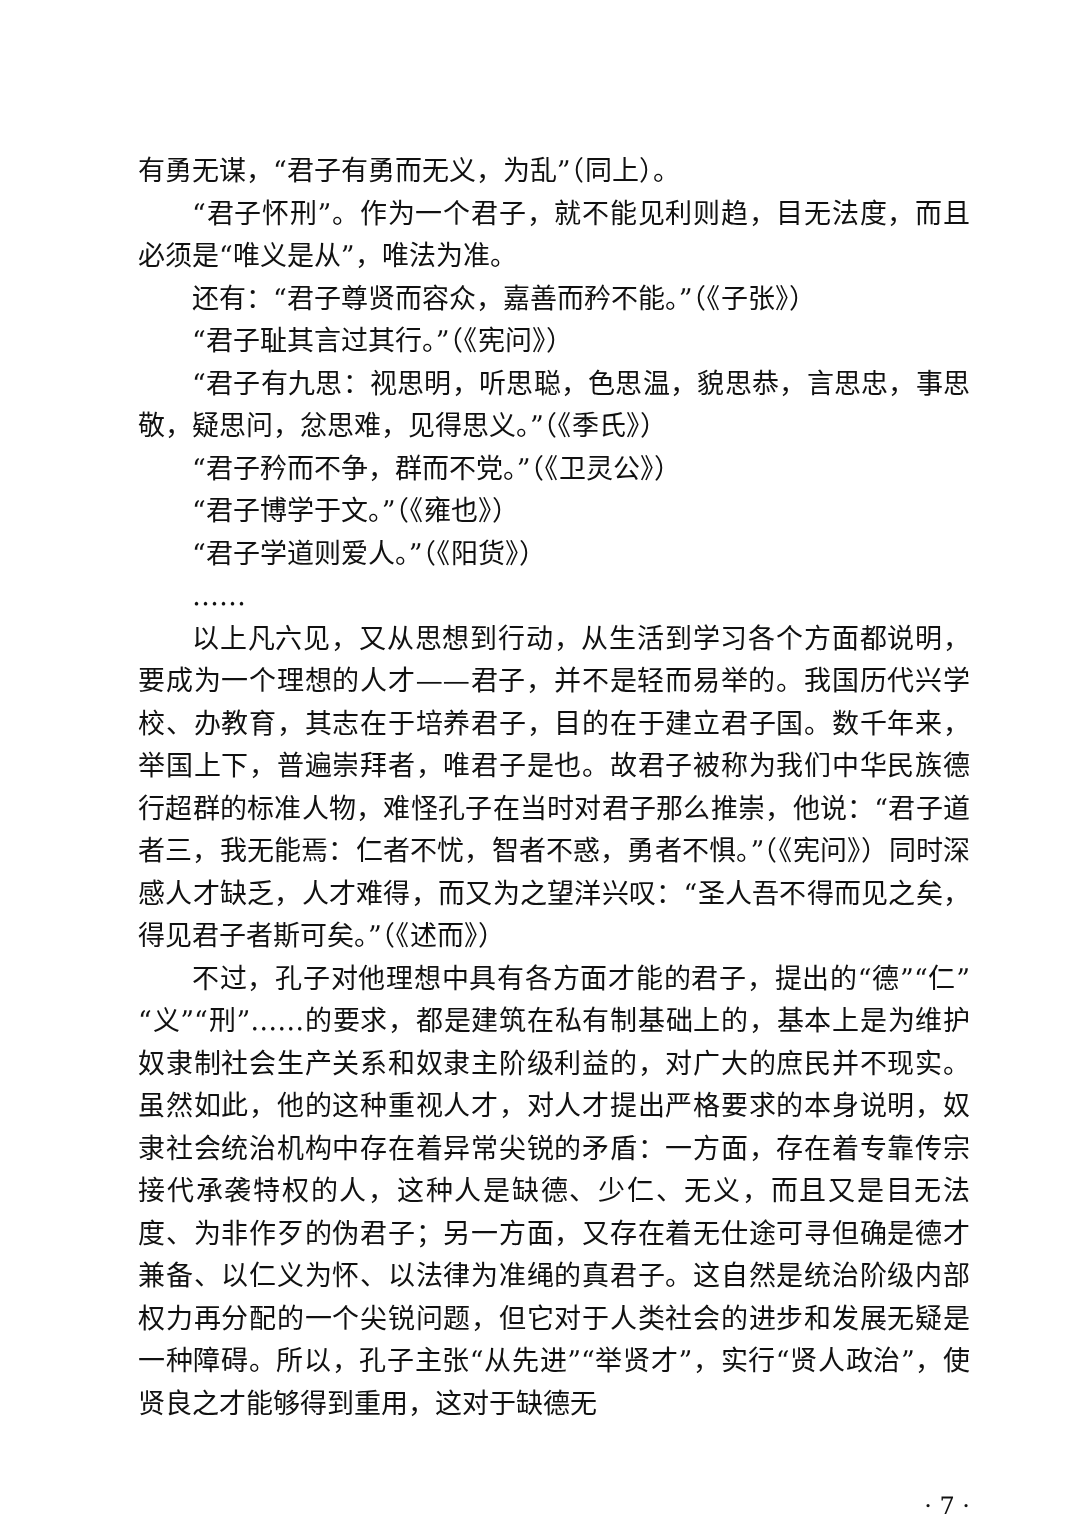有勇无谋，“君子有勇而无义，为乱”（同上）。
“君子怀刑”。作为一个君子，就不能见利则趋，目无法度，而且必须是“唯义是从”，唯法为准。
还有：“君子尊贤而容众，嘉善而矜不能。”（《子张》）
“君子耻其言过其行。”（《宪问》）
“君子有九思：视思明，听思聪，色思温，貌思恭，言思忠，事思敬，疑思问，忿思难，见得思义。”（《季氏》）
“君子矜而不争，群而不党。”（《卫灵公》）
“君子博学于文。”（《雍也》）
“君子学道则爱人。”（《阳货》）
……
以上凡六见，又从思想到行动，从生活到学习各个方面都说明，要成为一个理想的人才——君子，并不是轻而易举的。我国历代兴学校、办教育，其志在于培养君子，目的在于建立君子国。数千年来，举国上下，普遍崇拜者，唯君子是也。故君子被称为我们中华民族德行超群的标准人物，难怪孔子在当时对君子那么推崇，他说：“君子道者三，我无能焉：仁者不忧，智者不惑，勇者不惧。”（《宪问》）同时深感人才缺乏，人才难得，而又为之望洋兴叹：“圣人吾不得而见之矣，得见君子者斯可矣。”（《述而》）
不过，孔子对他理想中具有各方面才能的君子，提出的“德”“仁”“义”“刑”……的要求，都是建筑在私有制基础上的，基本上是为维护奴隶制社会生产关系和奴隶主阶级利益的，对广大的庶民并不现实。虽然如此，他的这种重视人才，对人才提出严格要求的本身说明，奴隶社会统治机构中存在着异常尖锐的矛盾：一方面，存在着专靠传宗接代承袭特权的人，这种人是缺德、少仁、无义，而且又是目无法度、为非作歹的伪君子；另一方面，又存在着无仕途可寻但确是德才兼备、以仁义为怀、以法律为准绳的真君子。这自然是统治阶级内部权力再分配的一个尖锐问题，但它对于人类社会的进步和发展无疑是一种障碍。所以，孔子主张“从先进”“举贤才”，实行“贤人政治”，使贤良之才能够得到重用，这对于缺德无
· 7 ·